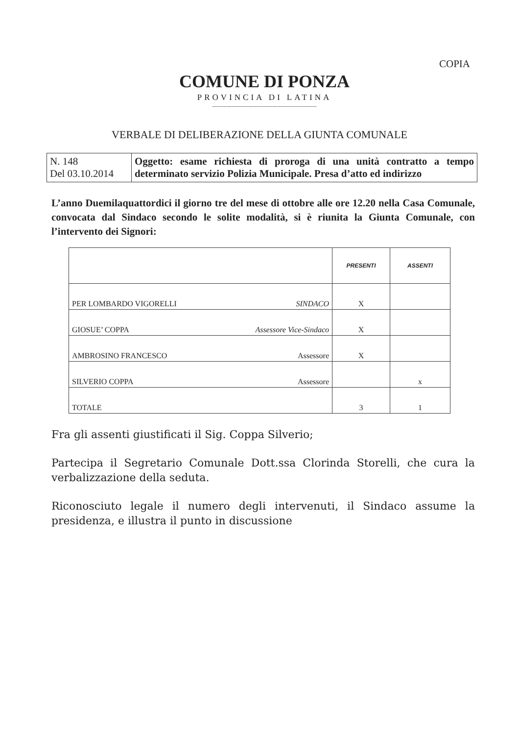COPIA
COMUNE DI PONZA
PROVINCIA DI LATINA
----------------------------------------------------------------
VERBALE DI DELIBERAZIONE DELLA GIUNTA COMUNALE
| N. 148 Del 03.10.2014 | Oggetto: esame richiesta di proroga di una unità contratto a tempo determinato servizio Polizia Municipale. Presa d’atto ed indirizzo |
L’anno Duemilaquattordici il giorno tre del mese di ottobre alle ore 12.20 nella Casa Comunale, convocata dal Sindaco secondo le solite modalità, si è riunita la Giunta Comunale, con l’intervento dei Signori:
| | PRESENTI | ASSENTI |
| --- | --- | --- |
| PER LOMBARDO VIGORELLI SINDACO | X | |
| GIOSUE’ COPPA Assessore Vice-Sindaco | X | |
| AMBROSINO FRANCESCO Assessore | X | |
| SILVERIO COPPA Assessore | | x |
| TOTALE | 3 | 1 |
Fra gli assenti giustificati il Sig. Coppa Silverio;
Partecipa il Segretario Comunale Dott.ssa Clorinda Storelli, che cura la verbalizzazione della seduta.
Riconosciuto legale il numero degli intervenuti, il Sindaco assume la presidenza, e illustra il punto in discussione